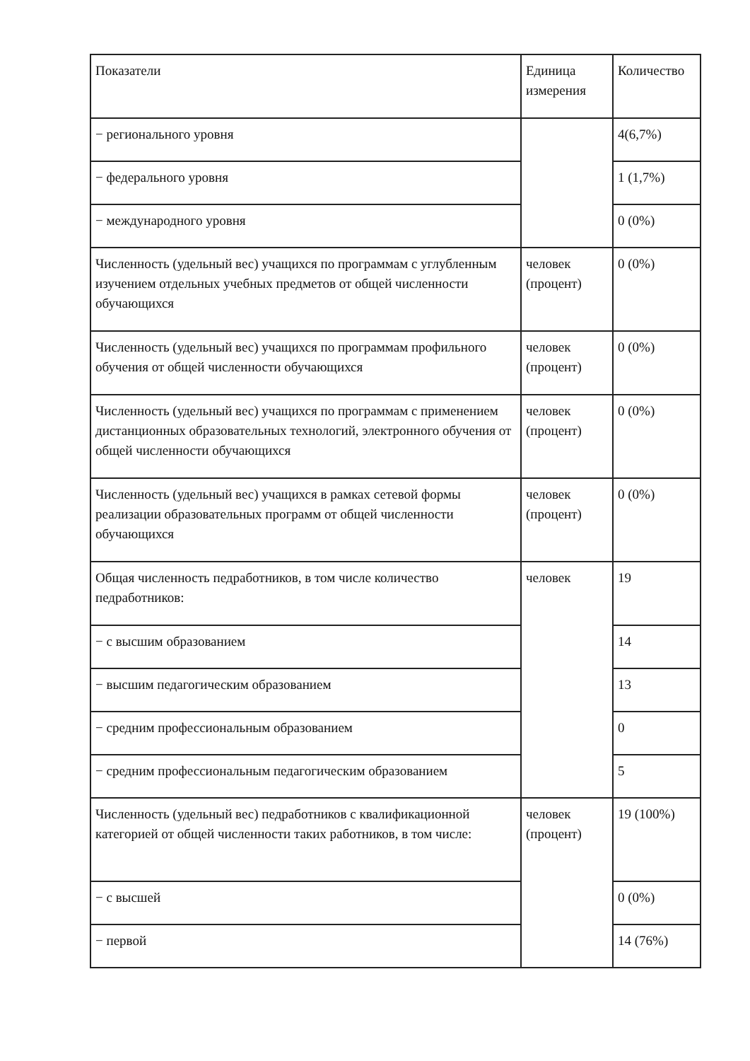| Показатели | Единица измерения | Количество |
| --- | --- | --- |
| − регионального уровня | | 4(6,7%) |
| − федерального уровня | | 1 (1,7%) |
| − международного уровня | | 0 (0%) |
| Численность (удельный вес) учащихся по программам с углубленным изучением отдельных учебных предметов от общей численности обучающихся | человек (процент) | 0 (0%) |
| Численность (удельный вес) учащихся по программам профильного обучения от общей численности обучающихся | человек (процент) | 0 (0%) |
| Численность (удельный вес) учащихся по программам с применением дистанционных образовательных технологий, электронного обучения от общей численности обучающихся | человек (процент) | 0 (0%) |
| Численность (удельный вес) учащихся в рамках сетевой формы реализации образовательных программ от общей численности обучающихся | человек (процент) | 0 (0%) |
| Общая численность педработников, в том числе количество педработников: | человек | 19 |
| − с высшим образованием | | 14 |
| − высшим педагогическим образованием | | 13 |
| − средним профессиональным образованием | | 0 |
| − средним профессиональным педагогическим образованием | | 5 |
| Численность (удельный вес) педработников с квалификационной категорией от общей численности таких работников, в том числе: | человек (процент) | 19 (100%) |
| − с высшей | | 0 (0%) |
| − первой | | 14 (76%) |